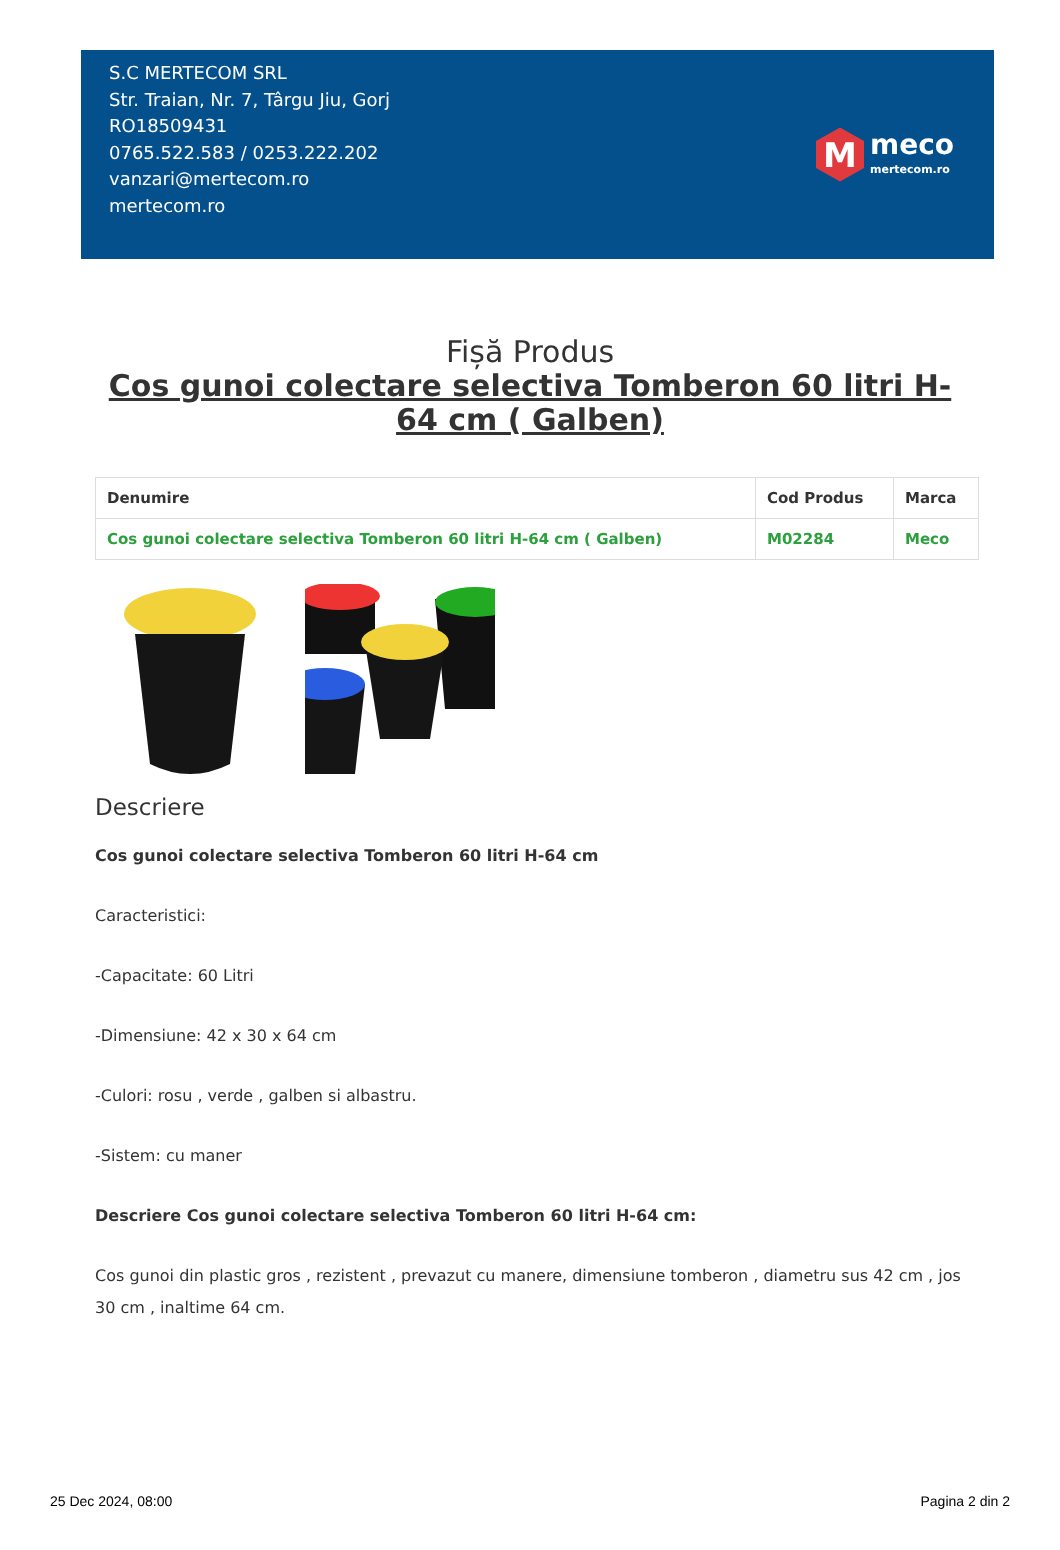S.C MERTECOM SRL
Str. Traian, Nr. 7, Târgu Jiu, Gorj
RO18509431
0765.522.583 / 0253.222.202
vanzari@mertecom.ro
mertecom.ro
M
meco
mertecom.ro
Fișă Produs
Cos gunoi colectare selectiva Tomberon 60 litri H-64 cm ( Galben)
| Denumire | Cod Produs | Marca |
| --- | --- | --- |
| Cos gunoi colectare selectiva Tomberon 60 litri H-64 cm ( Galben) | M02284 | Meco |
Descriere
Cos gunoi colectare selectiva Tomberon 60 litri H-64 cm
Caracteristici:
-Capacitate: 60 Litri
-Dimensiune: 42 x 30 x 64 cm
-Culori: rosu , verde , galben si albastru.
-Sistem: cu maner
Descriere Cos gunoi colectare selectiva Tomberon 60 litri H-64 cm:
Cos gunoi din plastic gros , rezistent , prevazut cu manere, dimensiune tomberon , diametru sus 42 cm , jos 30 cm , inaltime 64 cm.
25 Dec 2024, 08:00 Pagina 2 din 2